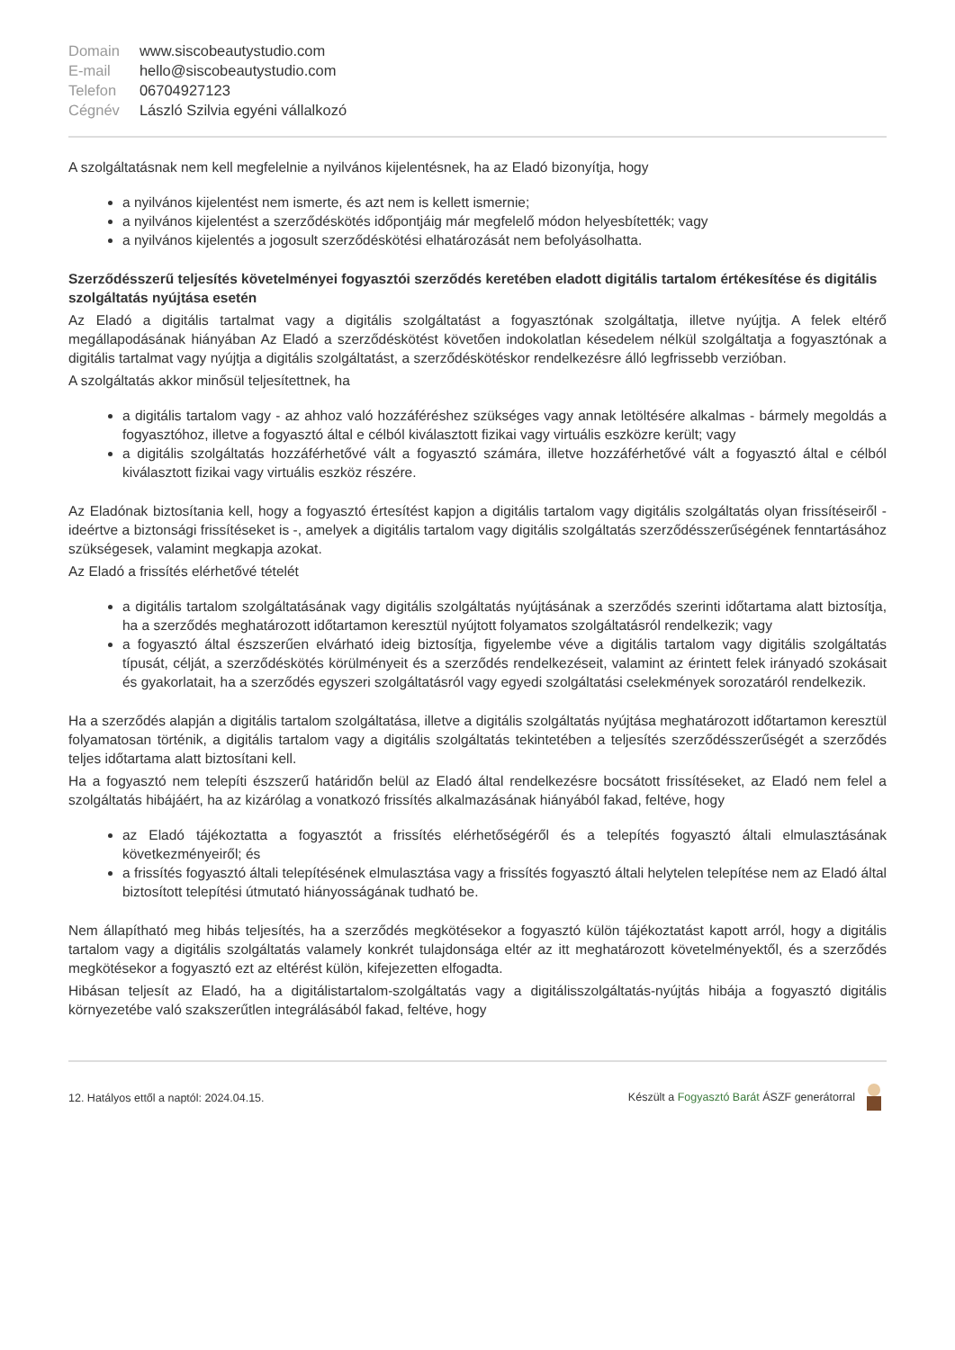| Domain | www.siscobeautystudio.com |
| E-mail | hello@siscobeautystudio.com |
| Telefon | 06704927123 |
| Cégnév | László Szilvia egyéni vállalkozó |
A szolgáltatásnak nem kell megfelelnie a nyilvános kijelentésnek, ha az Eladó bizonyítja, hogy
a nyilvános kijelentést nem ismerte, és azt nem is kellett ismernie;
a nyilvános kijelentést a szerződéskötés időpontjáig már megfelelő módon helyesbítették; vagy
a nyilvános kijelentés a jogosult szerződéskötési elhatározását nem befolyásolhatta.
Szerződésszerű teljesítés követelményei fogyasztói szerződés keretében eladott digitális tartalom értékesítése és digitális szolgáltatás nyújtása esetén
Az Eladó a digitális tartalmat vagy a digitális szolgáltatást a fogyasztónak szolgáltatja, illetve nyújtja. A felek eltérő megállapodásának hiányában Az Eladó a szerződéskötést követően indokolatlan késedelem nélkül szolgáltatja a fogyasztónak a digitális tartalmat vagy nyújtja a digitális szolgáltatást, a szerződéskötéskor rendelkezésre álló legfrissebb verzióban.
A szolgáltatás akkor minősül teljesítettnek, ha
a digitális tartalom vagy - az ahhoz való hozzáféréshez szükséges vagy annak letöltésére alkalmas - bármely megoldás a fogyasztóhoz, illetve a fogyasztó által e célból kiválasztott fizikai vagy virtuális eszközre került; vagy
a digitális szolgáltatás hozzáférhetővé vált a fogyasztó számára, illetve hozzáférhetővé vált a fogyasztó által e célból kiválasztott fizikai vagy virtuális eszköz részére.
Az Eladónak biztosítania kell, hogy a fogyasztó értesítést kapjon a digitális tartalom vagy digitális szolgáltatás olyan frissítéseiről - ideértve a biztonsági frissítéseket is -, amelyek a digitális tartalom vagy digitális szolgáltatás szerződésszerűségének fenntartásához szükségesek, valamint megkapja azokat.
Az Eladó a frissítés elérhetővé tételét
a digitális tartalom szolgáltatásának vagy digitális szolgáltatás nyújtásának a szerződés szerinti időtartama alatt biztosítja, ha a szerződés meghatározott időtartamon keresztül nyújtott folyamatos szolgáltatásról rendelkezik; vagy
a fogyasztó által észszerűen elvárható ideig biztosítja, figyelembe véve a digitális tartalom vagy digitális szolgáltatás típusát, célját, a szerződéskötés körülményeit és a szerződés rendelkezéseit, valamint az érintett felek irányadó szokásait és gyakorlatait, ha a szerződés egyszeri szolgáltatásról vagy egyedi szolgáltatási cselekmények sorozatáról rendelkezik.
Ha a szerződés alapján a digitális tartalom szolgáltatása, illetve a digitális szolgáltatás nyújtása meghatározott időtartamon keresztül folyamatosan történik, a digitális tartalom vagy a digitális szolgáltatás tekintetében a teljesítés szerződésszerűségét a szerződés teljes időtartama alatt biztosítani kell.
Ha a fogyasztó nem telepíti észszerű határidőn belül az Eladó által rendelkezésre bocsátott frissítéseket, az Eladó nem felel a szolgáltatás hibájáért, ha az kizárólag a vonatkozó frissítés alkalmazásának hiányából fakad, feltéve, hogy
az Eladó tájékoztatta a fogyasztót a frissítés elérhetőségéről és a telepítés fogyasztó általi elmulasztásának következményeiről; és
a frissítés fogyasztó általi telepítésének elmulasztása vagy a frissítés fogyasztó általi helytelen telepítése nem az Eladó által biztosított telepítési útmutató hiányosságának tudható be.
Nem állapítható meg hibás teljesítés, ha a szerződés megkötésekor a fogyasztó külön tájékoztatást kapott arról, hogy a digitális tartalom vagy a digitális szolgáltatás valamely konkrét tulajdonsága eltér az itt meghatározott követelményektől, és a szerződés megkötésekor a fogyasztó ezt az eltérést külön, kifejezetten elfogadta.
Hibásan teljesít az Eladó, ha a digitálistartalom-szolgáltatás vagy a digitálisszolgáltatás-nyújtás hibája a fogyasztó digitális környezetébe való szakszerűtlen integrálásából fakad, feltéve, hogy
12. Hatályos ettől a naptól: 2024.04.15. Készült a Fogyasztó Barát ÁSZF generátorral